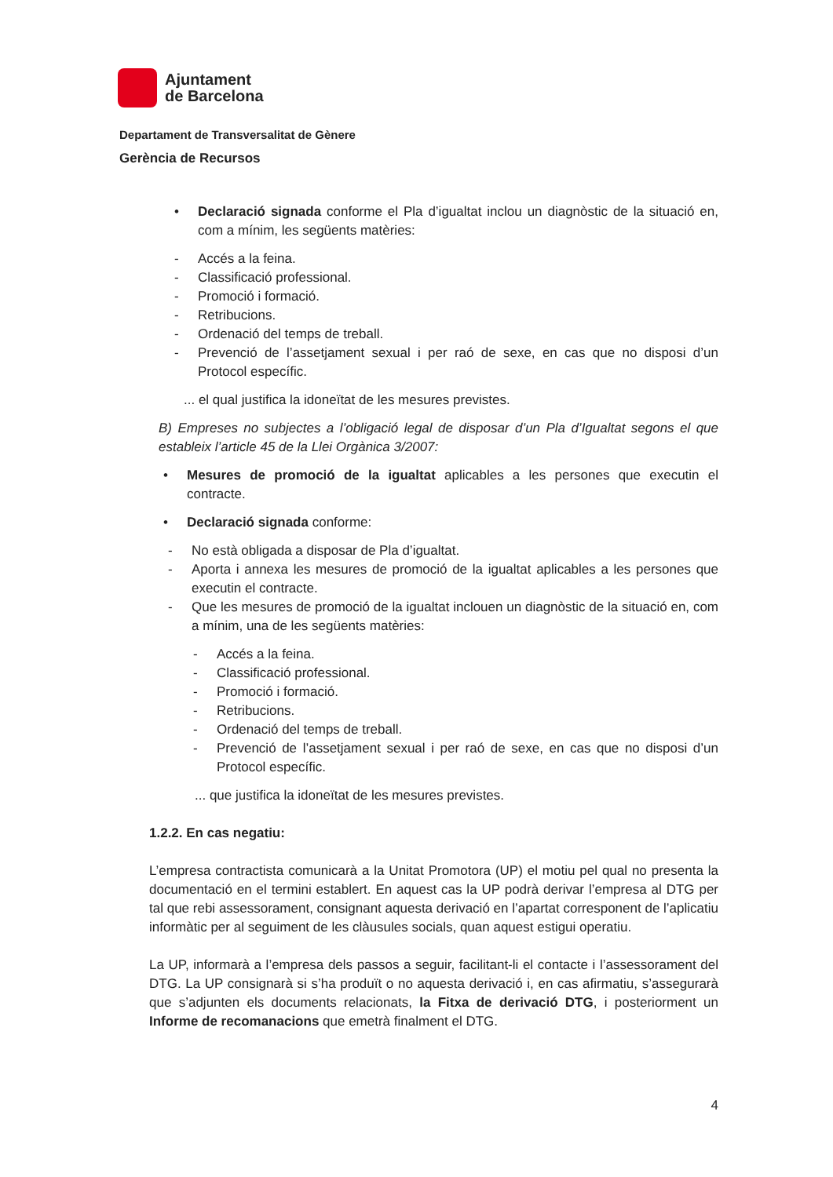Ajuntament
de Barcelona
Departament de Transversalitat de Gènere
Gerència de Recursos
• Declaració signada conforme el Pla d’igualtat inclou un diagnòstic de la situació en, com a mínim, les següents matèries:
- Accés a la feina.
- Classificació professional.
- Promoció i formació.
- Retribucions.
- Ordenació del temps de treball.
- Prevenció de l’assetjament sexual i per raó de sexe, en cas que no disposi d’un Protocol específic.
... el qual justifica la idoneïtat de les mesures previstes.
B) Empreses no subjectes a l’obligació legal de disposar d’un Pla d’Igualtat segons el que estableix l’article 45 de la Llei Orgànica 3/2007:
• Mesures de promoció de la igualtat aplicables a les persones que executin el contracte.
• Declaració signada conforme:
- No està obligada a disposar de Pla d’igualtat.
- Aporta i annexa les mesures de promoció de la igualtat aplicables a les persones que executin el contracte.
- Que les mesures de promoció de la igualtat inclouen un diagnòstic de la situació en, com a mínim, una de les següents matèries:
- Accés a la feina.
- Classificació professional.
- Promoció i formació.
- Retribucions.
- Ordenació del temps de treball.
- Prevenció de l’assetjament sexual i per raó de sexe, en cas que no disposi d’un Protocol específic.
... que justifica la idoneïtat de les mesures previstes.
1.2.2. En cas negatiu:
L’empresa contractista comunicarà a la Unitat Promotora (UP) el motiu pel qual no presenta la documentació en el termini establert. En aquest cas la UP podrà derivar l’empresa al DTG per tal que rebi assessorament, consignant aquesta derivació en l’apartat corresponent de l’aplicatiu informàtic per al seguiment de les clàusules socials, quan aquest estigui operatiu.
La UP, informarà a l’empresa dels passos a seguir, facilitant-li el contacte i l’assessorament del DTG. La UP consignarà si s’ha produït o no aquesta derivació i, en cas afirmatiu, s’assegurarà que s’adjunten els documents relacionats, la Fitxa de derivació DTG, i posteriorment un Informe de recomanacions que emetrà finalment el DTG.
4